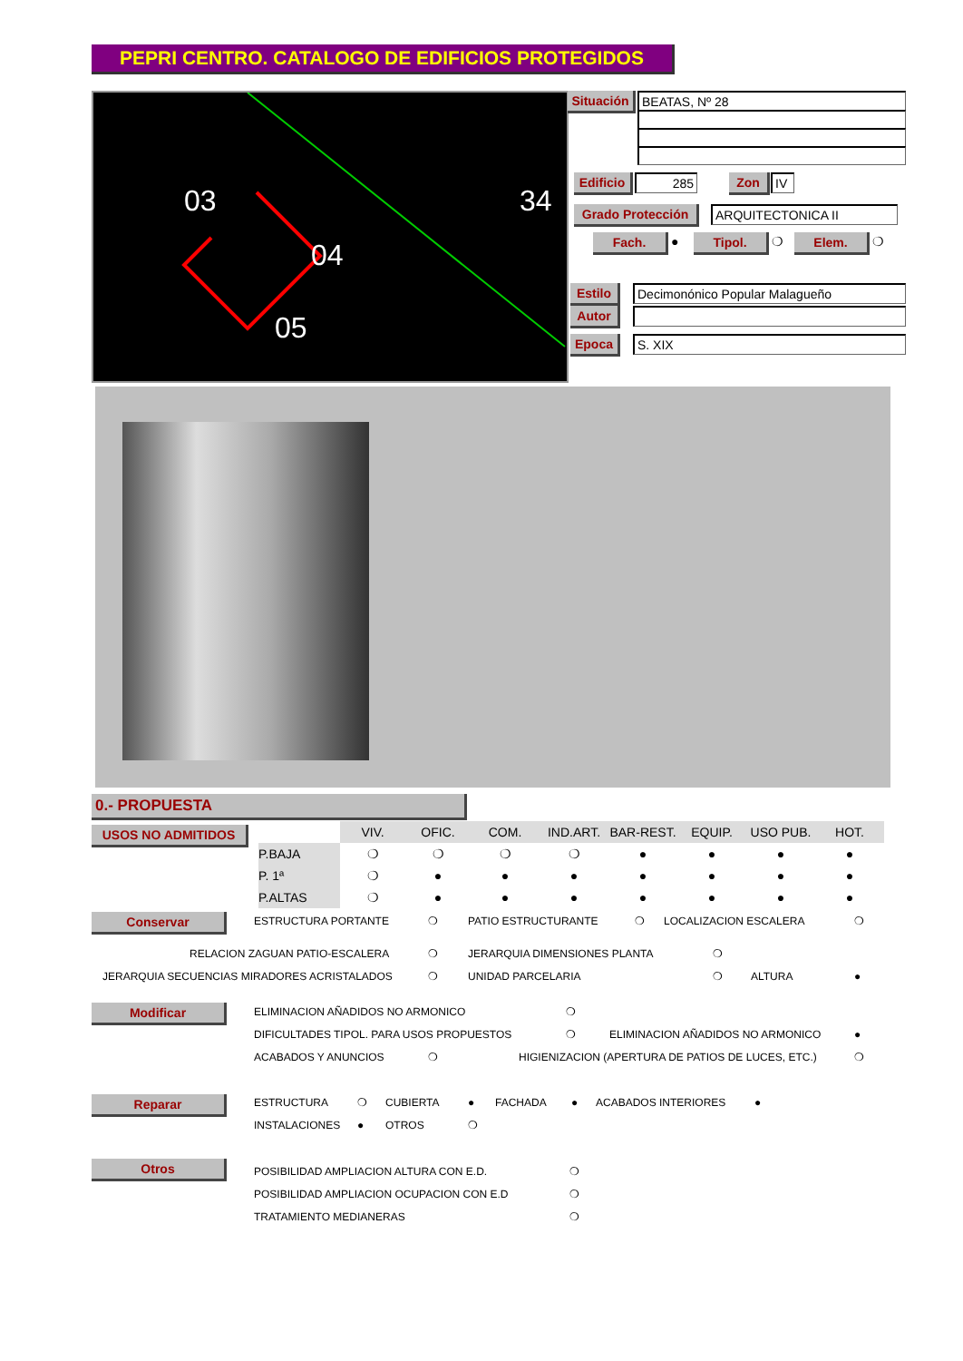PEPRI CENTRO. CATALOGO DE EDIFICIOS PROTEGIDOS
04
03
05
34
Situación
BEATAS, Nº 28
Edificio
285 Zon IV
Grado Protección ARQUITECTONICA II
Fach. ● Tipol. ❍ Elem. ❍
Estilo Decimonónico Popular Malagueño
Autor
Epoca S. XIX
0.- PROPUESTA
USOS NO ADMITIDOS
| | VIV. | OFIC. | COM. | IND.ART. | BAR-REST. | EQUIP. | USO PUB. | HOT. |
| --- | --- | --- | --- | --- | --- | --- | --- | --- |
| P.BAJA | ❍ | ❍ | ❍ | ❍ | ● | ● | ● | ● |
| P. 1ª | ❍ | ● | ● | ● | ● | ● | ● | ● |
| P.ALTAS | ❍ | ● | ● | ● | ● | ● | ● | ● |
Conservar ESTRUCTURA PORTANTE ❍ PATIO ESTRUCTURANTE ❍ LOCALIZACION ESCALERA ❍
RELACION ZAGUAN PATIO-ESCALERA ❍ JERARQUIA DIMENSIONES PLANTA ❍
JERARQUIA SECUENCIAS MIRADORES ACRISTALADOS ❍ UNIDAD PARCELARIA ❍ ALTURA ●
Modificar ELIMINACION AÑADIDOS NO ARMONICO ❍
DIFICULTADES TIPOL. PARA USOS PROPUESTOS ❍ ELIMINACION AÑADIDOS NO ARMONICO ●
ACABADOS Y ANUNCIOS ❍ HIGIENIZACION (APERTURA DE PATIOS DE LUCES, ETC.) ❍
Reparar ESTRUCTURA ❍ CUBIERTA ● FACHADA ● ACABADOS INTERIORES ●
INSTALACIONES ● OTROS ❍
Otros POSIBILIDAD AMPLIACION ALTURA CON E.D. ❍
POSIBILIDAD AMPLIACION OCUPACION CON E.D ❍
TRATAMIENTO MEDIANERAS ❍